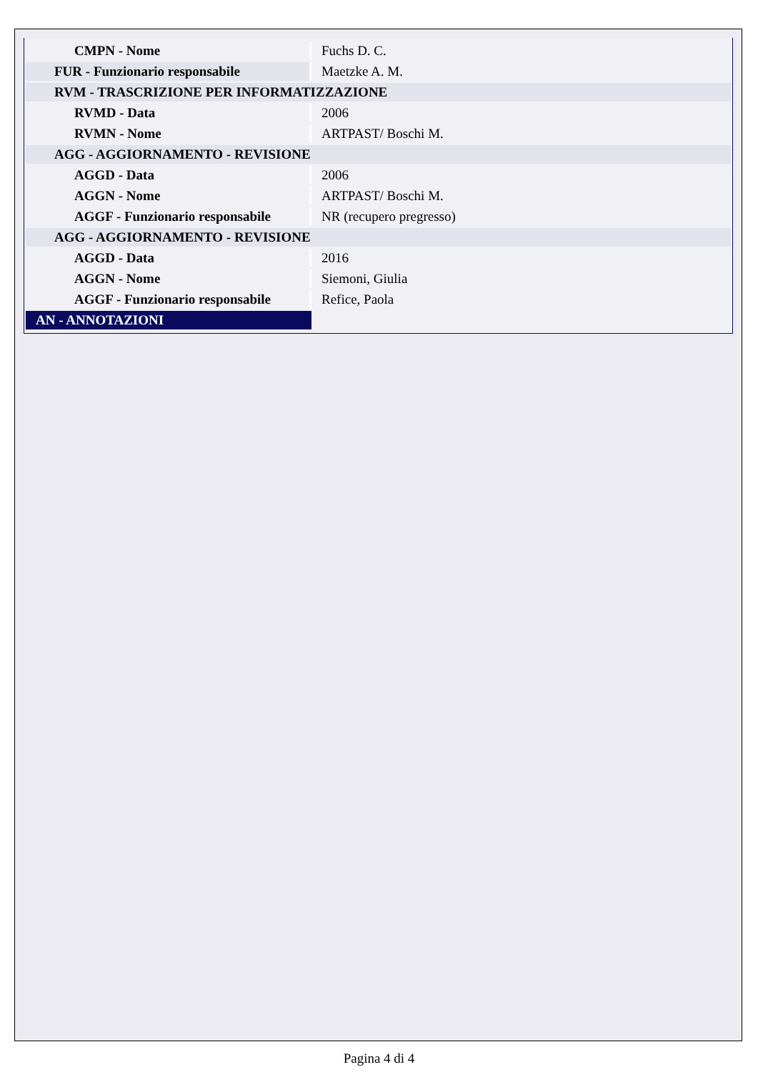| CMPN - Nome | Fuchs D. C. |
| FUR - Funzionario responsabile | Maetzke A. M. |
| RVM - TRASCRIZIONE PER INFORMATIZZAZIONE | |
| RVMD - Data | 2006 |
| RVMN - Nome | ARTPAST/ Boschi M. |
| AGG - AGGIORNAMENTO - REVISIONE | |
| AGGD - Data | 2006 |
| AGGN - Nome | ARTPAST/ Boschi M. |
| AGGF - Funzionario responsabile | NR (recupero pregresso) |
| AGG - AGGIORNAMENTO - REVISIONE | |
| AGGD - Data | 2016 |
| AGGN - Nome | Siemoni, Giulia |
| AGGF - Funzionario responsabile | Refice, Paola |
| AN - ANNOTAZIONI | |
Pagina 4 di 4